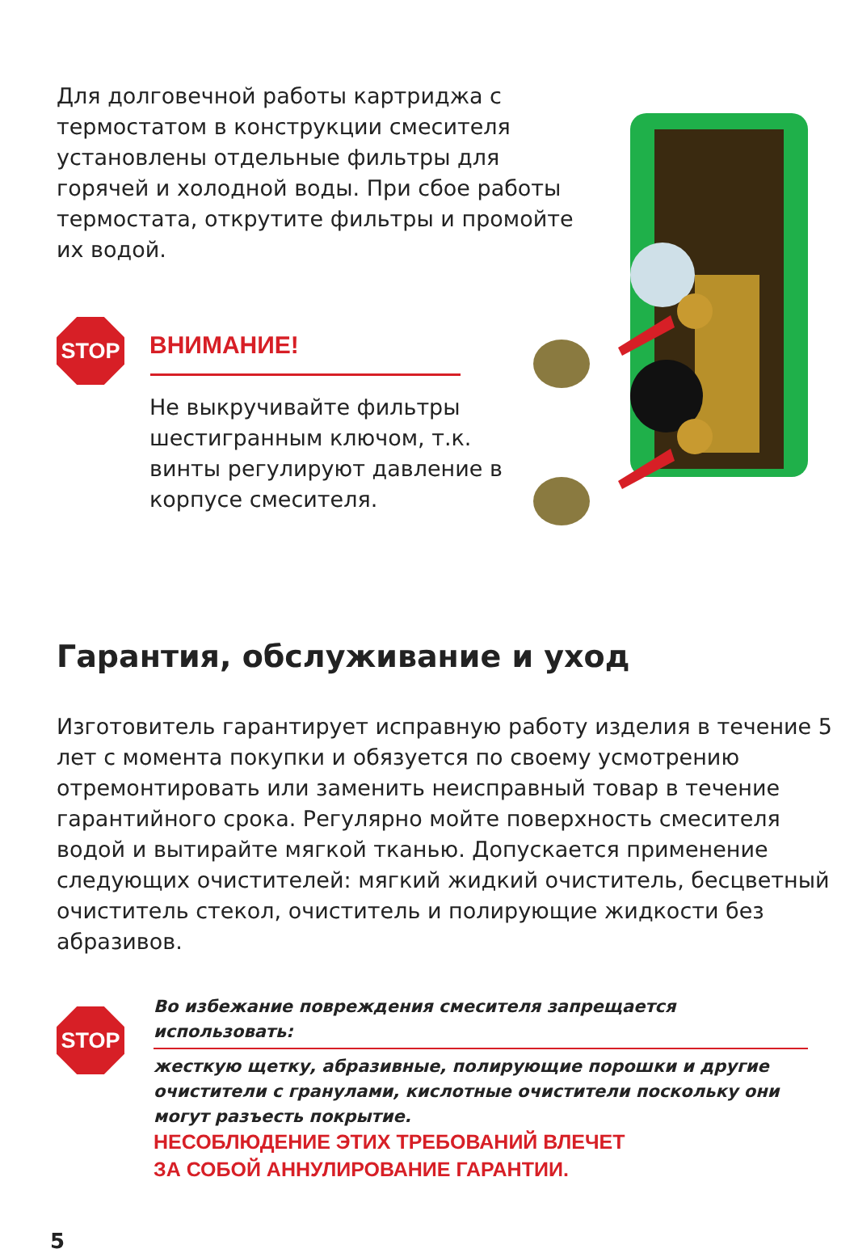Для долговечной работы картриджа с термостатом в конструкции смесителя установлены отдельные фильтры для горячей и холодной воды. При сбое работы термостата, открутите фильтры и промойте их водой.
STOP
ВНИМАНИЕ!
Не выкручивайте фильтры шестигранным ключом, т.к. винты регулируют давление в корпусе смесителя.
Гарантия, обслуживание и уход
Изготовитель гарантирует исправную работу изделия в течение 5 лет с момента покупки и обязуется по своему усмотрению отремонтировать или заменить неисправный товар в течение гарантийного срока. Регулярно мойте поверхность смесителя водой и вытирайте мягкой тканью. Допускается применение следующих очистителей: мягкий жидкий очиститель, бесцветный очиститель стекол, очиститель и полирующие жидкости без абразивов.
STOP
Во избежание повреждения смесителя запрещается использовать:
жесткую щетку, абразивные, полирующие порошки и другие очистители с гранулами, кислотные очистители поскольку они могут разъесть покрытие.
НЕСОБЛЮДЕНИЕ ЭТИХ ТРЕБОВАНИЙ ВЛЕЧЕТ
ЗА СОБОЙ АННУЛИРОВАНИЕ ГАРАНТИИ.
5